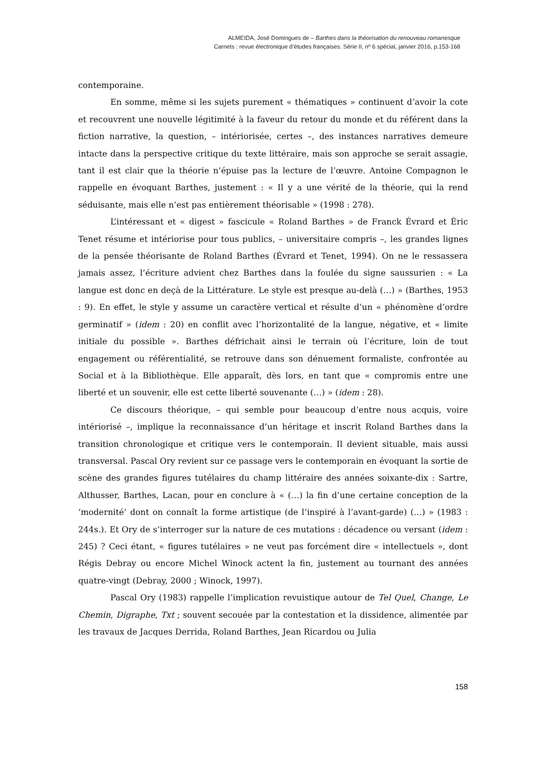ALMEIDA, José Domingues de – Barthes dans la théorisation du renouveau romanesque
Carnets : revue électronique d’études françaises. Série II, nº 6 spécial, janvier 2016, p.153-168
contemporaine.
En somme, même si les sujets purement « thématiques » continuent d’avoir la cote et recouvrent une nouvelle légitimité à la faveur du retour du monde et du référent dans la fiction narrative, la question, – intériorisée, certes –, des instances narratives demeure intacte dans la perspective critique du texte littéraire, mais son approche se serait assagie, tant il est clair que la théorie n’épuise pas la lecture de l’œuvre. Antoine Compagnon le rappelle en évoquant Barthes, justement : « Il y a une vérité de la théorie, qui la rend séduisante, mais elle n’est pas entièrement théorisable » (1998 : 278).
L’intéressant et « digest » fascicule « Roland Barthes » de Franck Évrard et Éric Tenet résume et intériorise pour tous publics, – universitaire compris –, les grandes lignes de la pensée théorisante de Roland Barthes (Évrard et Tenet, 1994). On ne le ressassera jamais assez, l’écriture advient chez Barthes dans la foulée du signe saussurien : « La langue est donc en deçà de la Littérature. Le style est presque au-delà (…) » (Barthes, 1953 : 9). En effet, le style y assume un caractère vertical et résulte d’un « phénomène d’ordre germinatif » (idem : 20) en conflit avec l’horizontalité de la langue, négative, et « limite initiale du possible ». Barthes défrichait ainsi le terrain où l’écriture, loin de tout engagement ou référentialité, se retrouve dans son dénuement formaliste, confrontée au Social et à la Bibliothèque. Elle apparaît, dès lors, en tant que « compromis entre une liberté et un souvenir, elle est cette liberté souvenante (…) » (idem : 28).
Ce discours théorique, – qui semble pour beaucoup d’entre nous acquis, voire intériorisé –, implique la reconnaissance d’un héritage et inscrit Roland Barthes dans la transition chronologique et critique vers le contemporain. Il devient situable, mais aussi transversal. Pascal Ory revient sur ce passage vers le contemporain en évoquant la sortie de scène des grandes figures tutélaires du champ littéraire des années soixante-dix : Sartre, Althusser, Barthes, Lacan, pour en conclure à « (…) la fin d’une certaine conception de la ‘modernité’ dont on connaît la forme artistique (de l’inspiré à l’avant-garde) (…) » (1983 : 244s.). Et Ory de s’interroger sur la nature de ces mutations : décadence ou versant (idem : 245) ? Ceci étant, « figures tutélaires » ne veut pas forcément dire « intellectuels », dont Régis Debray ou encore Michel Winock actent la fin, justement au tournant des années quatre-vingt (Debray, 2000 ; Winock, 1997).
Pascal Ory (1983) rappelle l’implication revuistique autour de Tel Quel, Change, Le Chemin, Digraphe, Txt ; souvent secouée par la contestation et la dissidence, alimentée par les travaux de Jacques Derrida, Roland Barthes, Jean Ricardou ou Julia
158